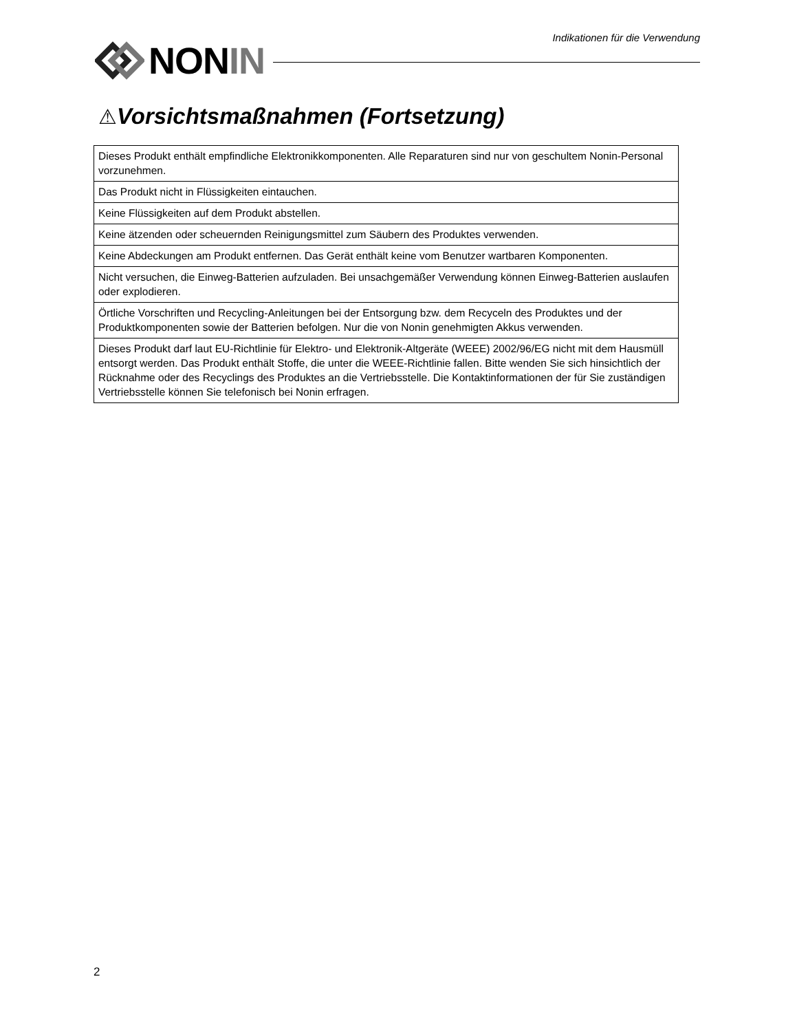Indikationen für die Verwendung
NONIN
⚠Vorsichtsmaßnahmen (Fortsetzung)
| Dieses Produkt enthält empfindliche Elektronikkomponenten. Alle Reparaturen sind nur von geschultem Nonin-Personal vorzunehmen. |
| Das Produkt nicht in Flüssigkeiten eintauchen. |
| Keine Flüssigkeiten auf dem Produkt abstellen. |
| Keine ätzenden oder scheuernden Reinigungsmittel zum Säubern des Produktes verwenden. |
| Keine Abdeckungen am Produkt entfernen. Das Gerät enthält keine vom Benutzer wartbaren Komponenten. |
| Nicht versuchen, die Einweg-Batterien aufzuladen. Bei unsachgemäßer Verwendung können Einweg-Batterien auslaufen oder explodieren. |
| Örtliche Vorschriften und Recycling-Anleitungen bei der Entsorgung bzw. dem Recyceln des Produktes und der Produktkomponenten sowie der Batterien befolgen. Nur die von Nonin genehmigten Akkus verwenden. |
| Dieses Produkt darf laut EU-Richtlinie für Elektro- und Elektronik-Altgeräte (WEEE) 2002/96/EG nicht mit dem Hausmüll entsorgt werden. Das Produkt enthält Stoffe, die unter die WEEE-Richtlinie fallen. Bitte wenden Sie sich hinsichtlich der Rücknahme oder des Recyclings des Produktes an die Vertriebsstelle. Die Kontaktinformationen der für Sie zuständigen Vertriebsstelle können Sie telefonisch bei Nonin erfragen. |
2